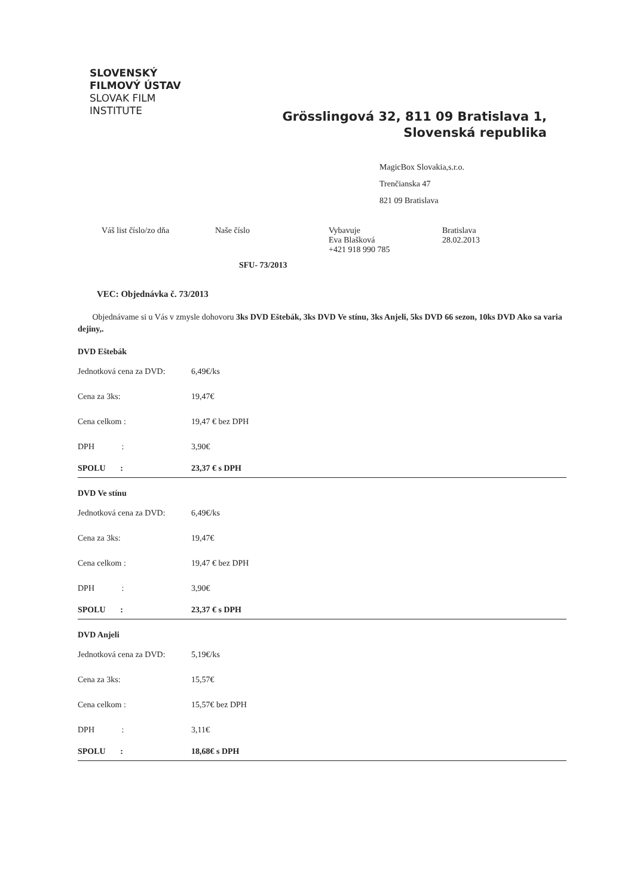SLOVENSKÝ
FILMOVÝ ÚSTAV
SLOVAK FILM
INSTITUTE
Grösslingová 32, 811 09 Bratislava 1, Slovenská republika
MagicBox Slovakia,s.r.o.
Trenčianska 47
821 09 Bratislava
Váš list číslo/zo dňa Naše číslo Vybavuje
Eva Blašková
+421 918 990 785
Bratislava
28.02.2013
SFU- 73/2013
VEC: Objednávka č. 73/2013
Objednávame si u Vás v zmysle dohovoru 3ks DVD Eštebák, 3ks DVD Ve stínu, 3ks Anjeli, 5ks DVD 66 sezon, 10ks DVD Ako sa varia dejiny,.
DVD Eštebák
| Jednotková cena za DVD: | 6,49€/ks |
| Cena za 3ks: | 19,47€ |
| Cena celkom : | 19,47 € bez DPH |
| DPH : | 3,90€ |
| SPOLU : | 23,37 € s DPH |
DVD Ve stínu
| Jednotková cena za DVD: | 6,49€/ks |
| Cena za 3ks: | 19,47€ |
| Cena celkom : | 19,47 € bez DPH |
| DPH : | 3,90€ |
| SPOLU : | 23,37 € s DPH |
DVD Anjeli
| Jednotková cena za DVD: | 5,19€/ks |
| Cena za 3ks: | 15,57€ |
| Cena celkom : | 15,57€ bez DPH |
| DPH : | 3,11€ |
| SPOLU : | 18,68€ s DPH |